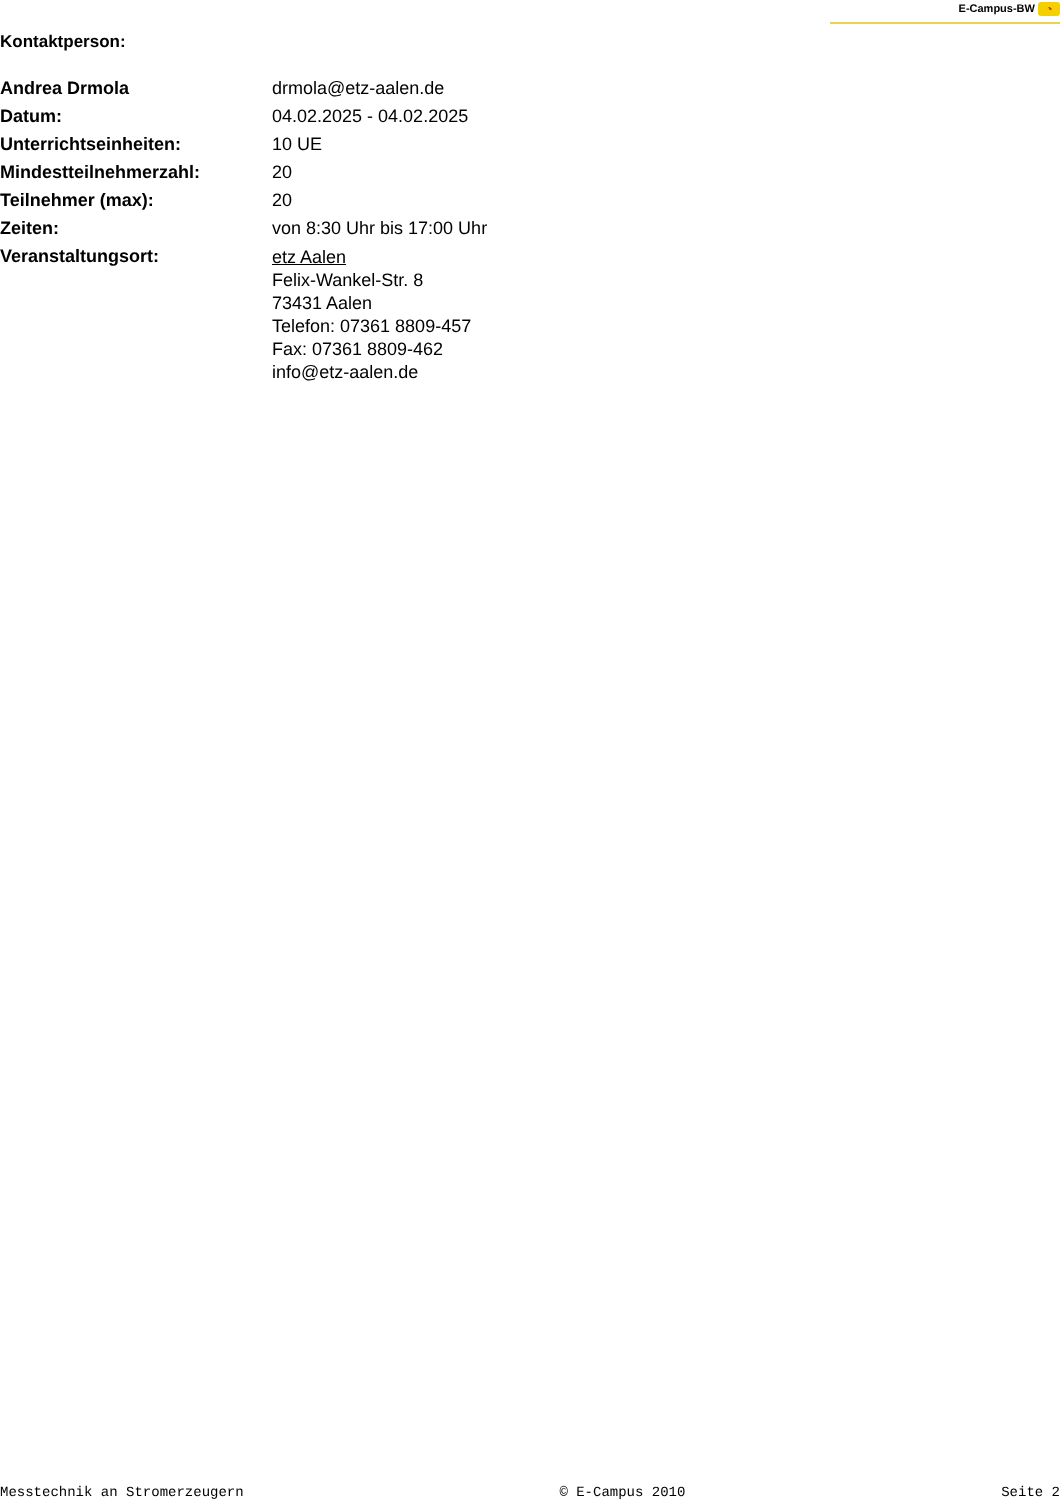E-Campus-BW ◔
Kontaktperson:
| Andrea Drmola | drmola@etz-aalen.de |
| Datum: | 04.02.2025 - 04.02.2025 |
| Unterrichtseinheiten: | 10 UE |
| Mindestteilnehmerzahl: | 20 |
| Teilnehmer (max): | 20 |
| Zeiten: | von 8:30 Uhr bis 17:00 Uhr |
| Veranstaltungsort: | etz Aalen Felix-Wankel-Str. 8 73431 Aalen Telefon: 07361 8809-457 Fax: 07361 8809-462 info@etz-aalen.de |
Messtechnik an Stromerzeugern © E-Campus 2010 Seite 2